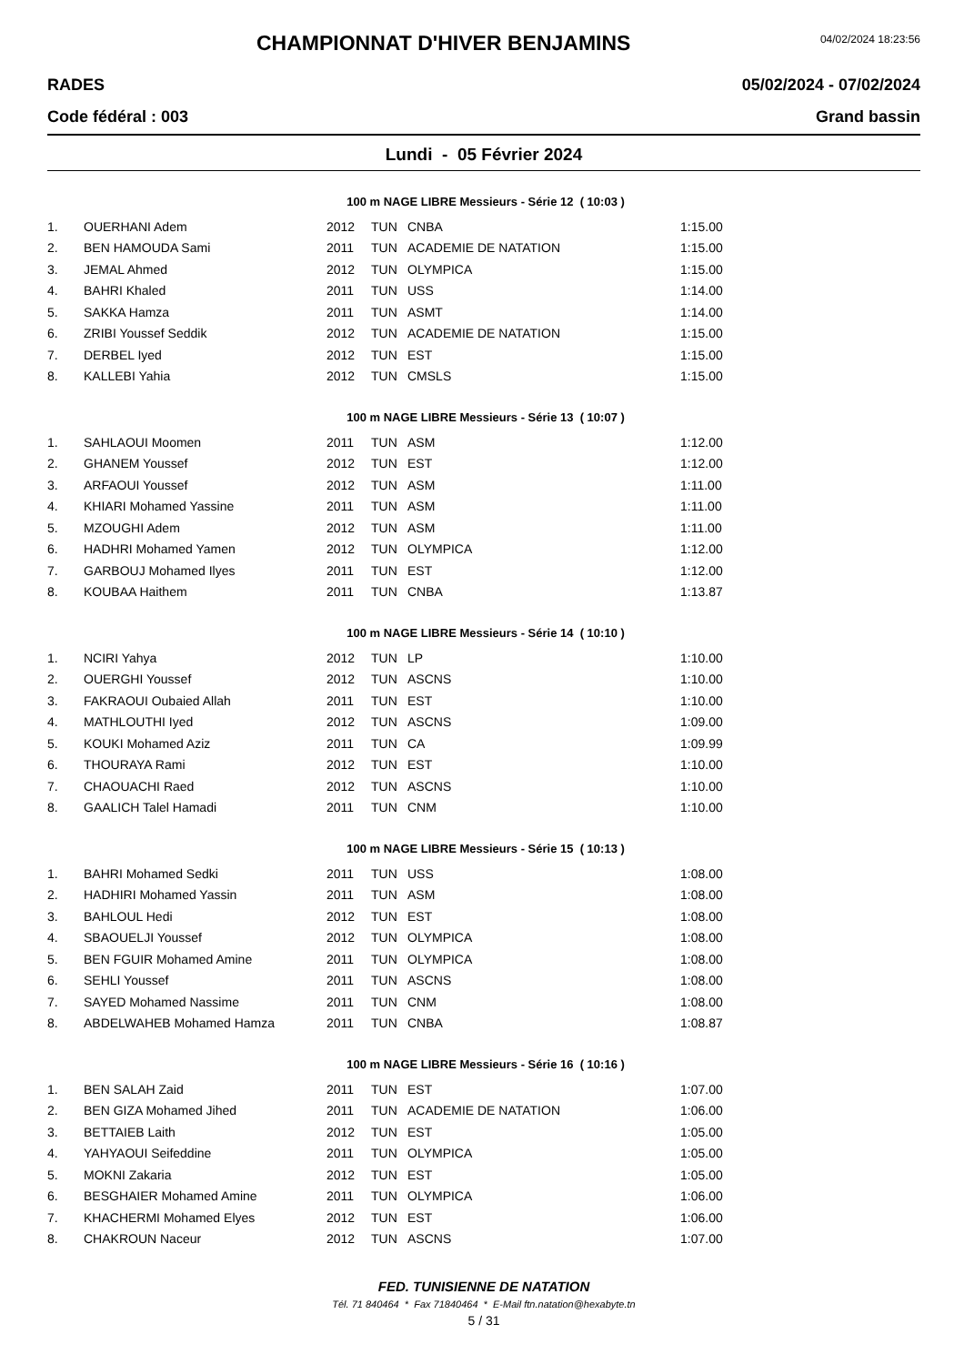CHAMPIONNAT D'HIVER BENJAMINS
04/02/2024 18:23:56
RADES 05/02/2024 - 07/02/2024
Code fédéral : 003 Grand bassin
Lundi - 05 Février 2024
100 m NAGE LIBRE Messieurs - Série 12 ( 10:03 )
| 1. | OUERHANI Adem | 2012 | TUN | CNBA | 1:15.00 |
| 2. | BEN HAMOUDA Sami | 2011 | TUN | ACADEMIE DE NATATION | 1:15.00 |
| 3. | JEMAL Ahmed | 2012 | TUN | OLYMPICA | 1:15.00 |
| 4. | BAHRI Khaled | 2011 | TUN | USS | 1:14.00 |
| 5. | SAKKA Hamza | 2011 | TUN | ASMT | 1:14.00 |
| 6. | ZRIBI Youssef Seddik | 2012 | TUN | ACADEMIE DE NATATION | 1:15.00 |
| 7. | DERBEL Iyed | 2012 | TUN | EST | 1:15.00 |
| 8. | KALLEBI Yahia | 2012 | TUN | CMSLS | 1:15.00 |
100 m NAGE LIBRE Messieurs - Série 13 ( 10:07 )
| 1. | SAHLAOUI Moomen | 2011 | TUN | ASM | 1:12.00 |
| 2. | GHANEM Youssef | 2012 | TUN | EST | 1:12.00 |
| 3. | ARFAOUI Youssef | 2012 | TUN | ASM | 1:11.00 |
| 4. | KHIARI Mohamed Yassine | 2011 | TUN | ASM | 1:11.00 |
| 5. | MZOUGHI Adem | 2012 | TUN | ASM | 1:11.00 |
| 6. | HADHRI Mohamed Yamen | 2012 | TUN | OLYMPICA | 1:12.00 |
| 7. | GARBOUJ Mohamed Ilyes | 2011 | TUN | EST | 1:12.00 |
| 8. | KOUBAA Haithem | 2011 | TUN | CNBA | 1:13.87 |
100 m NAGE LIBRE Messieurs - Série 14 ( 10:10 )
| 1. | NCIRI Yahya | 2012 | TUN | LP | 1:10.00 |
| 2. | OUERGHI Youssef | 2012 | TUN | ASCNS | 1:10.00 |
| 3. | FAKRAOUI Oubaied Allah | 2011 | TUN | EST | 1:10.00 |
| 4. | MATHLOUTHI Iyed | 2012 | TUN | ASCNS | 1:09.00 |
| 5. | KOUKI Mohamed Aziz | 2011 | TUN | CA | 1:09.99 |
| 6. | THOURAYA Rami | 2012 | TUN | EST | 1:10.00 |
| 7. | CHAOUACHI Raed | 2012 | TUN | ASCNS | 1:10.00 |
| 8. | GAALICH Talel Hamadi | 2011 | TUN | CNM | 1:10.00 |
100 m NAGE LIBRE Messieurs - Série 15 ( 10:13 )
| 1. | BAHRI Mohamed Sedki | 2011 | TUN | USS | 1:08.00 |
| 2. | HADHIRI Mohamed Yassin | 2011 | TUN | ASM | 1:08.00 |
| 3. | BAHLOUL Hedi | 2012 | TUN | EST | 1:08.00 |
| 4. | SBAOUELJI Youssef | 2012 | TUN | OLYMPICA | 1:08.00 |
| 5. | BEN FGUIR Mohamed Amine | 2011 | TUN | OLYMPICA | 1:08.00 |
| 6. | SEHLI Youssef | 2011 | TUN | ASCNS | 1:08.00 |
| 7. | SAYED Mohamed Nassime | 2011 | TUN | CNM | 1:08.00 |
| 8. | ABDELWAHEB Mohamed Hamza | 2011 | TUN | CNBA | 1:08.87 |
100 m NAGE LIBRE Messieurs - Série 16 ( 10:16 )
| 1. | BEN SALAH Zaid | 2011 | TUN | EST | 1:07.00 |
| 2. | BEN GIZA Mohamed Jihed | 2011 | TUN | ACADEMIE DE NATATION | 1:06.00 |
| 3. | BETTAIEB Laith | 2012 | TUN | EST | 1:05.00 |
| 4. | YAHYAOUI Seifeddine | 2011 | TUN | OLYMPICA | 1:05.00 |
| 5. | MOKNI Zakaria | 2012 | TUN | EST | 1:05.00 |
| 6. | BESGHAIER Mohamed Amine | 2011 | TUN | OLYMPICA | 1:06.00 |
| 7. | KHACHERMI Mohamed Elyes | 2012 | TUN | EST | 1:06.00 |
| 8. | CHAKROUN Naceur | 2012 | TUN | ASCNS | 1:07.00 |
FED. TUNISIENNE DE NATATION
Tél. 71 840464 * Fax 71840464 * E-Mail ftn.natation@hexabyte.tn
5 / 31